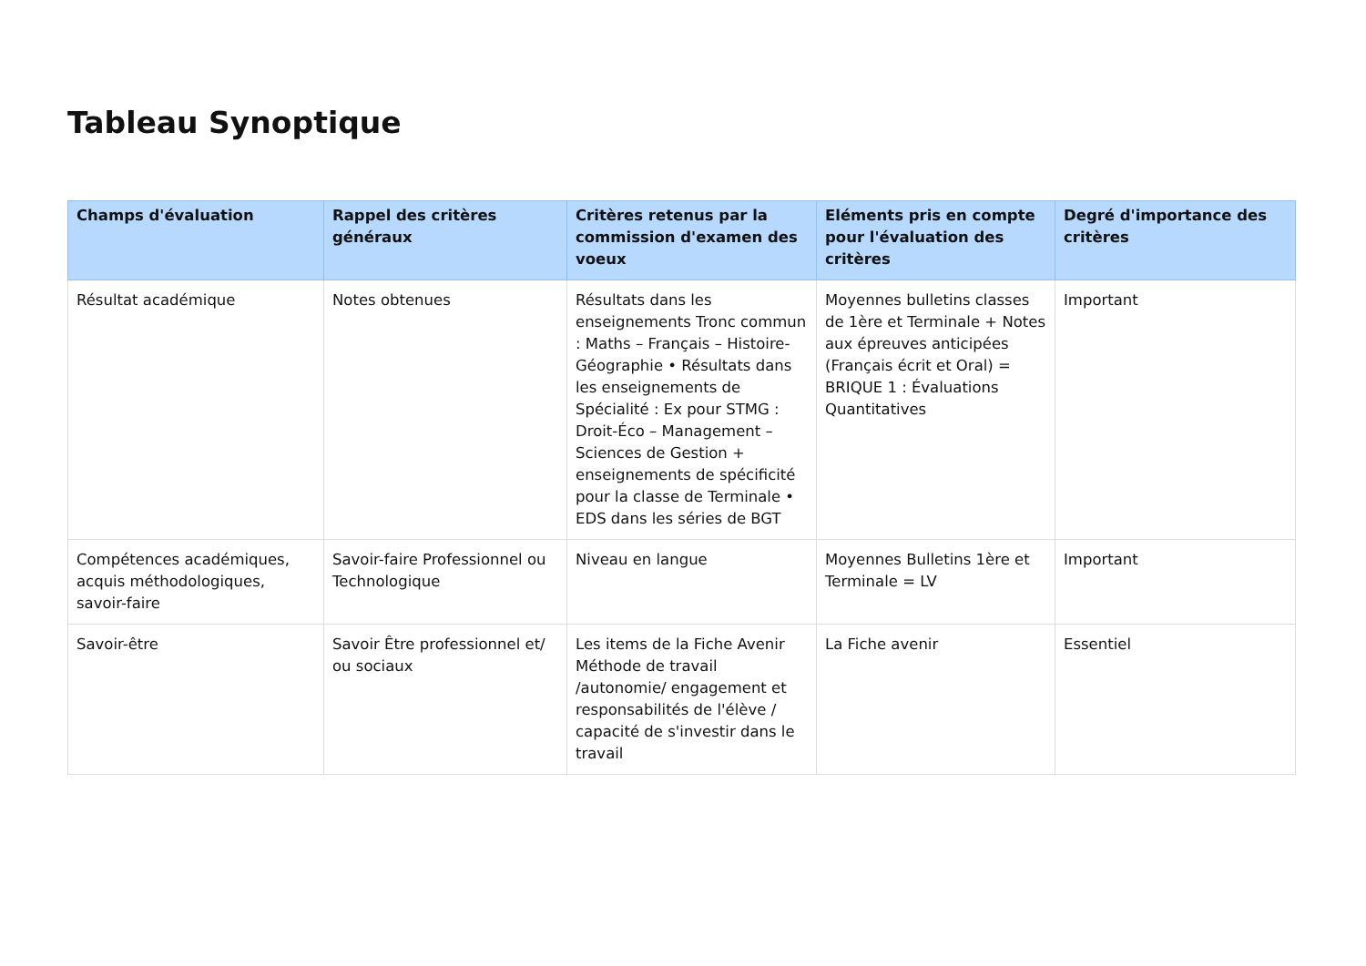Tableau Synoptique
| Champs d'évaluation | Rappel des critères généraux | Critères retenus par la commission d'examen des voeux | Eléments pris en compte pour l'évaluation des critères | Degré d'importance des critères |
| --- | --- | --- | --- | --- |
| Résultat académique | Notes obtenues | Résultats dans les enseignements Tronc commun : Maths – Français – Histoire-Géographie • Résultats dans les enseignements de Spécialité : Ex pour STMG : Droit-Éco – Management – Sciences de Gestion + enseignements de spécificité pour la classe de Terminale • EDS dans les séries de BGT | Moyennes bulletins classes de 1ère et Terminale + Notes aux épreuves anticipées (Français écrit et Oral) = BRIQUE 1 : Évaluations Quantitatives | Important |
| Compétences académiques, acquis méthodologiques, savoir-faire | Savoir-faire Professionnel ou Technologique | Niveau en langue | Moyennes Bulletins 1ère et Terminale = LV | Important |
| Savoir-être | Savoir Être professionnel et/ ou sociaux | Les items de la Fiche Avenir Méthode de travail /autonomie/ engagement et responsabilités de l'élève / capacité de s'investir dans le travail | La Fiche avenir | Essentiel |